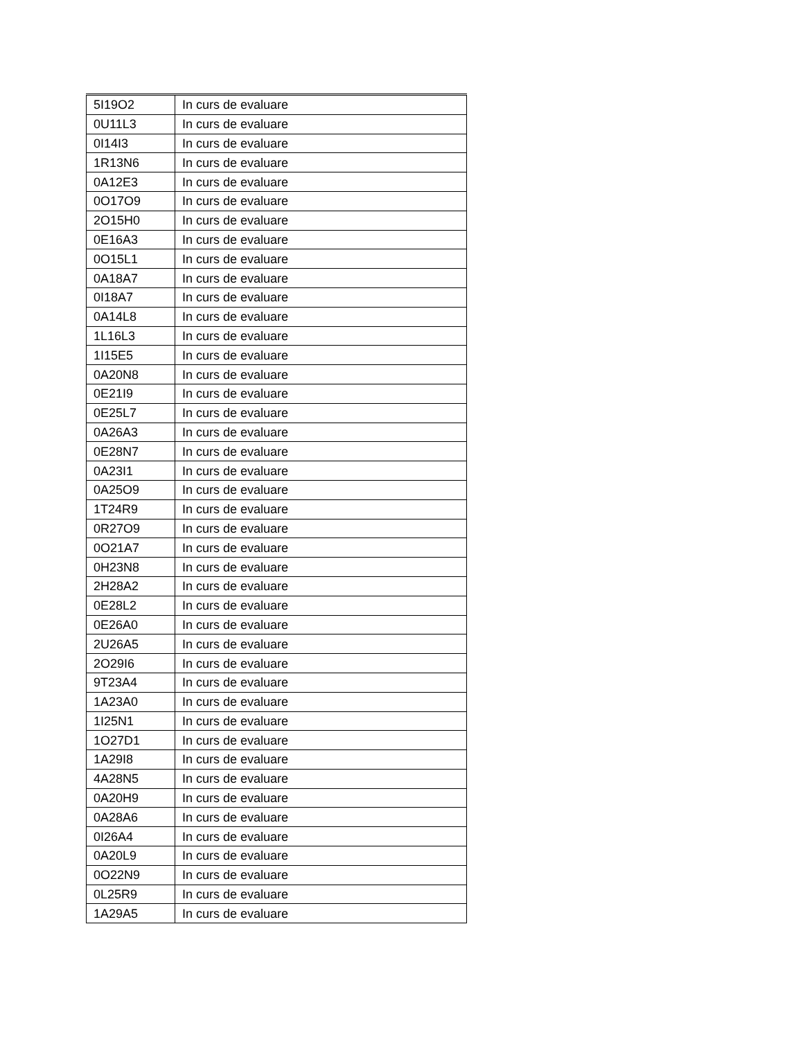| 5I19O2 | In curs de evaluare |
| 0U11L3 | In curs de evaluare |
| 0I14I3 | In curs de evaluare |
| 1R13N6 | In curs de evaluare |
| 0A12E3 | In curs de evaluare |
| 0O17O9 | In curs de evaluare |
| 2O15H0 | In curs de evaluare |
| 0E16A3 | In curs de evaluare |
| 0O15L1 | In curs de evaluare |
| 0A18A7 | In curs de evaluare |
| 0I18A7 | In curs de evaluare |
| 0A14L8 | In curs de evaluare |
| 1L16L3 | In curs de evaluare |
| 1I15E5 | In curs de evaluare |
| 0A20N8 | In curs de evaluare |
| 0E21I9 | In curs de evaluare |
| 0E25L7 | In curs de evaluare |
| 0A26A3 | In curs de evaluare |
| 0E28N7 | In curs de evaluare |
| 0A23I1 | In curs de evaluare |
| 0A25O9 | In curs de evaluare |
| 1T24R9 | In curs de evaluare |
| 0R27O9 | In curs de evaluare |
| 0O21A7 | In curs de evaluare |
| 0H23N8 | In curs de evaluare |
| 2H28A2 | In curs de evaluare |
| 0E28L2 | In curs de evaluare |
| 0E26A0 | In curs de evaluare |
| 2U26A5 | In curs de evaluare |
| 2O29I6 | In curs de evaluare |
| 9T23A4 | In curs de evaluare |
| 1A23A0 | In curs de evaluare |
| 1I25N1 | In curs de evaluare |
| 1O27D1 | In curs de evaluare |
| 1A29I8 | In curs de evaluare |
| 4A28N5 | In curs de evaluare |
| 0A20H9 | In curs de evaluare |
| 0A28A6 | In curs de evaluare |
| 0I26A4 | In curs de evaluare |
| 0A20L9 | In curs de evaluare |
| 0O22N9 | In curs de evaluare |
| 0L25R9 | In curs de evaluare |
| 1A29A5 | In curs de evaluare |